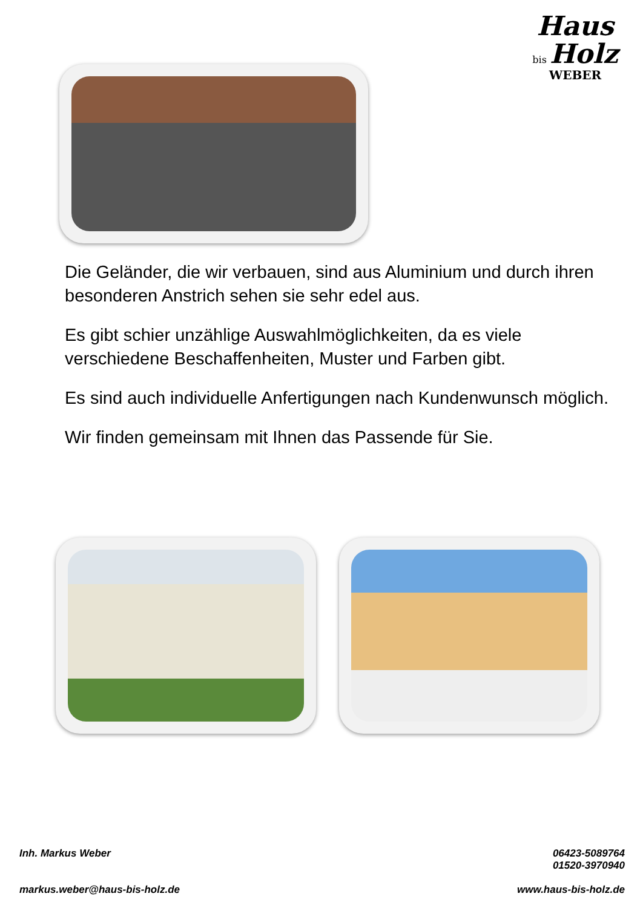Haus
bis Holz
WEBER
Die Geländer, die wir verbauen, sind aus Aluminium und durch ihren besonderen Anstrich sehen sie sehr edel aus.
Es gibt schier unzählige Auswahlmöglichkeiten, da es viele verschiedene Beschaffenheiten, Muster und Farben gibt.
Es sind auch individuelle Anfertigungen nach Kundenwunsch möglich.
Wir finden gemeinsam mit Ihnen das Passende für Sie.
Inh. Markus Weber 06423-5089764
01520-3970940
markus.weber@haus-bis-holz.de www.haus-bis-holz.de